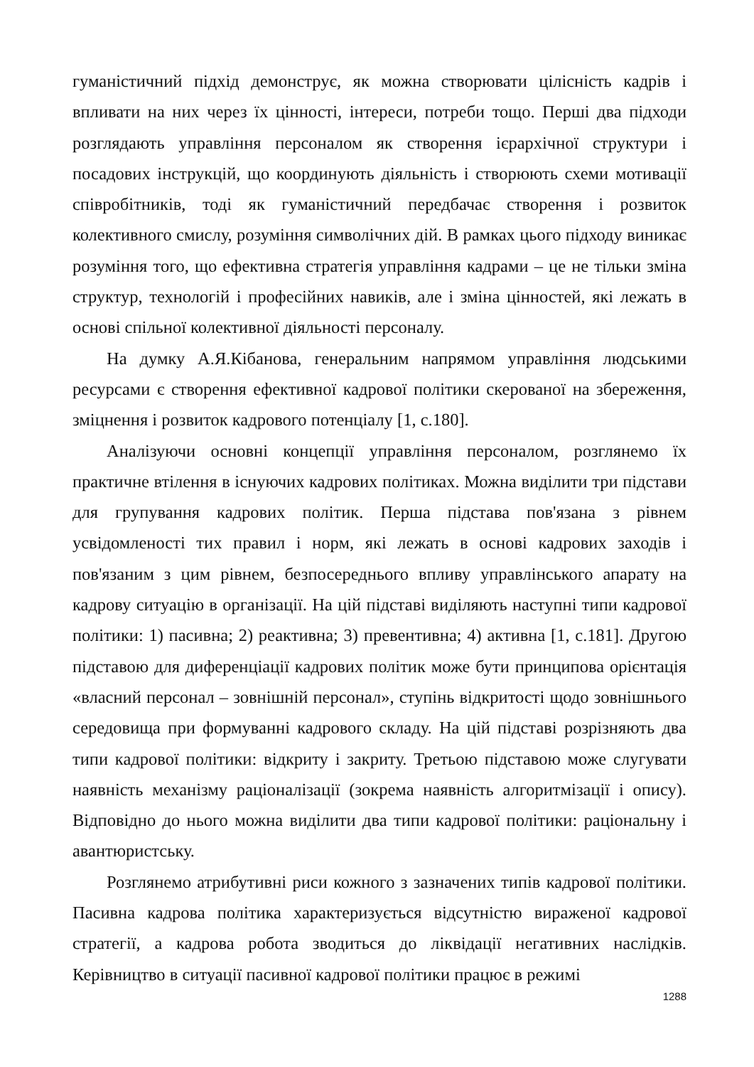гуманістичний підхід демонструє, як можна створювати цілісність кадрів і впливати на них через їх цінності, інтереси, потреби тощо. Перші два підходи розглядають управління персоналом як створення ієрархічної структури і посадових інструкцій, що координують діяльність і створюють схеми мотивації співробітників, тоді як гуманістичний передбачає створення і розвиток колективного смислу, розуміння символічних дій. В рамках цього підходу виникає розуміння того, що ефективна стратегія управління кадрами – це не тільки зміна структур, технологій і професійних навиків, але і зміна цінностей, які лежать в основі спільної колективної діяльності персоналу.
На думку А.Я.Кібанова, генеральним напрямом управління людськими ресурсами є створення ефективної кадрової політики скерованої на збереження, зміцнення і розвиток кадрового потенціалу [1, с.180].
Аналізуючи основні концепції управління персоналом, розглянемо їх практичне втілення в існуючих кадрових політиках. Можна виділити три підстави для групування кадрових політик. Перша підстава пов'язана з рівнем усвідомленості тих правил і норм, які лежать в основі кадрових заходів і пов'язаним з цим рівнем, безпосереднього впливу управлінського апарату на кадрову ситуацію в організації. На цій підставі виділяють наступні типи кадрової політики: 1) пасивна; 2) реактивна; 3) превентивна; 4) активна [1, с.181]. Другою підставою для диференціації кадрових політик може бути принципова орієнтація «власний персонал – зовнішній персонал», ступінь відкритості щодо зовнішнього середовища при формуванні кадрового складу. На цій підставі розрізняють два типи кадрової політики: відкриту і закриту. Третьою підставою може слугувати наявність механізму раціоналізації (зокрема наявність алгоритмізації і опису). Відповідно до нього можна виділити два типи кадрової політики: раціональну і авантюристську.
Розглянемо атрибутивні риси кожного з зазначених типів кадрової політики. Пасивна кадрова політика характеризується відсутністю вираженої кадрової стратегії, а кадрова робота зводиться до ліквідації негативних наслідків. Керівництво в ситуації пасивної кадрової політики працює в режимі
1288